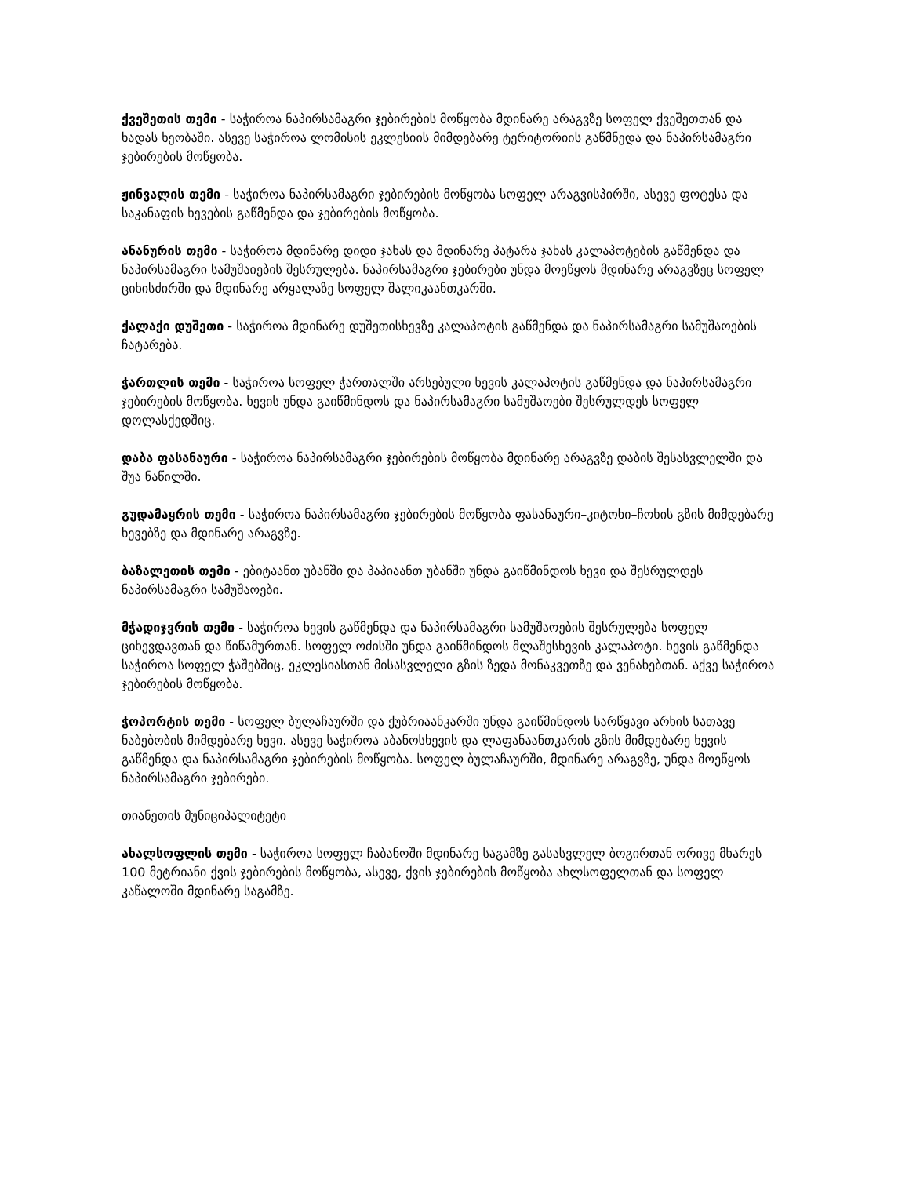ქვეშეთის თემი - საჭიროა ნაპირსამაგრი ჯებირების მოწყობა მდინარე არაგვზე სოფელ ქვეშეთთან და ხადას ხეობაში. ასევე საჭიროა ლომისის ეკლესიის მიმდებარე ტერიტორიის გაწმნედა და ნაპირსამაგრი ჯებირების მოწყობა.
ჟინვალის თემი - საჭიროა ნაპირსამაგრი ჯებირების მოწყობა სოფელ არაგვისპირში, ასევე ფოტესა და საკანაფის ხევების გაწმენდა და ჯებირების მოწყობა.
ანანურის თემი - საჭიროა მდინარე დიდი ჯახას და მდინარე პატარა ჯახას კალაპოტების გაწმენდა და ნაპირსამაგრი სამუშაიების შესრულება. ნაპირსამაგრი ჯებირები უნდა მოეწყოს მდინარე არაგვზეც სოფელ ციხისძირში და მდინარე არყალაზე სოფელ შალიკაანთკარში.
ქალაქი დუშეთი - საჭიროა მდინარე დუშეთისხევზე კალაპოტის გაწმენდა და ნაპირსამაგრი სამუშაოების ჩატარება.
ჭართლის თემი - საჭიროა სოფელ ჭართალში არსებული ხევის კალაპოტის გაწმენდა და ნაპირსამაგრი ჯებირების მოწყობა. ხევის უნდა გაიწმინდოს და ნაპირსამაგრი სამუშაოები შესრულდეს სოფელ დოლასქედშიც.
დაბა ფასანაური - საჭიროა ნაპირსამაგრი ჯებირების მოწყობა მდინარე არაგვზე დაბის შესასვლელში და შუა ნაწილში.
გუდამაყრის თემი - საჭიროა ნაპირსამაგრი ჯებირების მოწყობა ფასანაური–კიტოხი–ჩოხის გზის მიმდებარე ხევებზე და მდინარე არაგვზე.
ბაზალეთის თემი - ებიტაანთ უბანში და პაპიაანთ უბანში უნდა გაიწმინდოს ხევი და შესრულდეს ნაპირსამაგრი სამუშაოები.
მჭადიჯვრის თემი - საჭიროა ხევის გაწმენდა და ნაპირსამაგრი სამუშაოების შესრულება სოფელ ციხევდავთან და წიწამურთან. სოფელ ოძისში უნდა გაიწმინდოს მლაშესხევის კალაპოტი. ხევის გაწმენდა საჭიროა სოფელ ჭაშებშიც, ეკლესიასთან მისასვლელი გზის ზედა მონაკვეთზე და ვენახებთან. აქვე საჭიროა ჯებირების მოწყობა.
ჭოპორტის თემი - სოფელ ბულაჩაურში და ქუბრიაანკარში უნდა გაიწმინდოს სარწყავი არხის სათავე ნაბებობის მიმდებარე ხევი. ასევე საჭიროა აბანოსხევის და ლაფანაანთკარის გზის მიმდებარე ხევის გაწმენდა და ნაპირსამაგრი ჯებირების მოწყობა. სოფელ ბულაჩაურში, მდინარე არაგვზე, უნდა მოეწყოს ნაპირსამაგრი ჯებირები.
თიანეთის მუნიციპალიტეტი
ახალსოფლის თემი - საჭიროა სოფელ ჩაბანოში მდინარე საგამზე გასასვლელ ბოგირთან ორივე მხარეს 100 მეტრიანი ქვის ჯებირების მოწყობა, ასევე, ქვის ჯებირების მოწყობა ახლსოფელთან და სოფელ კაწალოში მდინარე საგამზე.